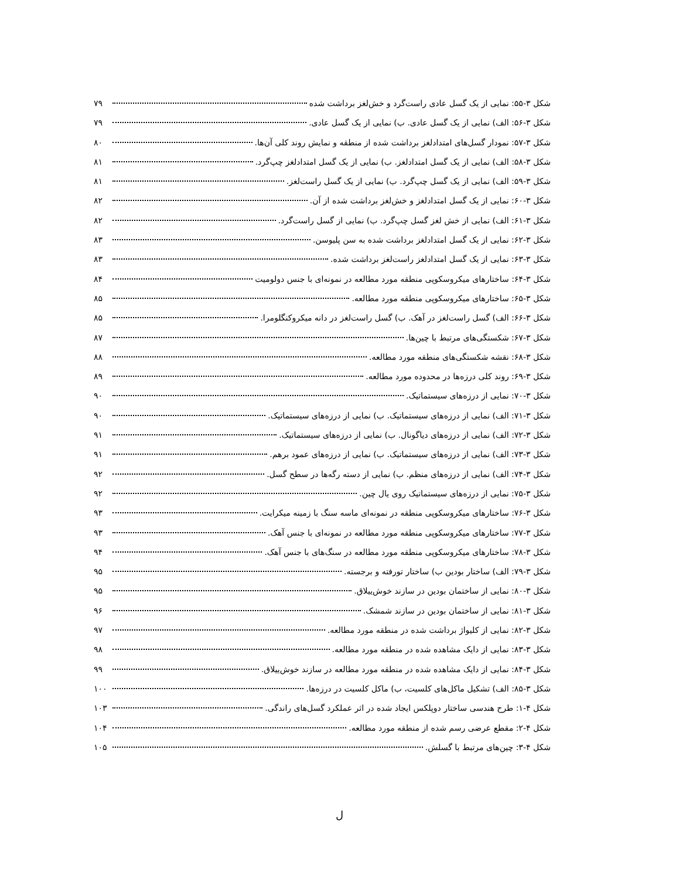شکل ۳-۵۵: نمایی از یک گسل عادی راست‌گرد و خش‌لغز برداشت شده ۷۹
شکل ۳-۵۶: الف) نمایی از یک گسل عادی. ب) نمایی از یک گسل عادی. ۷۹
شکل ۳-۵۷: نمودار گسل‌های امتدادلغز برداشت شده از منطقه و نمایش روند کلی آن‌ها. ۸۰
شکل ۳-۵۸: الف) نمایی از یک گسل امتدادلغز. ب) نمایی از یک گسل امتدادلغز چپ‌گرد. ۸۱
شکل ۳-۵۹: الف) نمایی از یک گسل چپ‌گرد. ب) نمایی از یک گسل راست‌لغز. ۸۱
شکل ۳-۶۰: نمایی از یک گسل امتدادلغز و خش‌لغز برداشت شده از آن. ۸۲
شکل ۳-۶۱: الف) نمایی از خش لغز گسل چپ‌گرد. ب) نمایی از گسل راست‌گرد. ۸۲
شکل ۳-۶۲: نمایی از یک گسل امتدادلغز برداشت شده به سن پلیوسن. ۸۳
شکل ۳-۶۳: نمایی از یک گسل امتدادلغز راست‌لغز برداشت شده. ۸۳
شکل ۳-۶۴: ساختارهای میکروسکوپی منطقه مورد مطالعه در نمونه‌ای با جنس دولومیت ۸۴
شکل ۳-۶۵: ساختارهای میکروسکوپی منطقه مورد مطالعه. ۸۵
شکل ۳-۶۶: الف) گسل راست‌لغز در آهک. ب) گسل راست‌لغز در دانه میکروکنگلومرا. ۸۵
شکل ۳-۶۷: شکستگی‌های مرتبط با چین‌ها. ۸۷
شکل ۳-۶۸: نقشه شکستگی‌های منطقه مورد مطالعه. ۸۸
شکل ۳-۶۹: روند کلی درزه‌ها در محدوده مورد مطالعه. ۸۹
شکل ۳-۷۰: نمایی از درزه‌های سیستماتیک. ۹۰
شکل ۳-۷۱: الف) نمایی از درزه‌های سیستماتیک. ب) نمایی از درزه‌های سیستماتیک. ۹۰
شکل ۳-۷۲: الف) نمایی از درزه‌های دیاگونال. ب) نمایی از درزه‌های سیستماتیک. ۹۱
شکل ۳-۷۳: الف) نمایی از درزه‌های سیستماتیک. ب) نمایی از درزه‌های عمود برهم. ۹۱
شکل ۳-۷۴: الف) نمایی از درزه‌های منظم. ب) نمایی از دسته رگه‌ها در سطح گسل. ۹۲
شکل ۳-۷۵: نمایی از درزه‌های سیستماتیک روی یال چین. ۹۲
شکل ۳-۷۶: ساختارهای میکروسکوپی منطقه در نمونه‌ای ماسه سنگ با زمینه میکرایت. ۹۳
شکل ۳-۷۷: ساختارهای میکروسکوپی منطقه مورد مطالعه در نمونه‌ای با جنس آهک. ۹۳
شکل ۳-۷۸: ساختارهای میکروسکوپی منطقه مورد مطالعه در سنگ‌های با جنس آهک. ۹۴
شکل ۳-۷۹: الف) ساختار بودین ب) ساختار تورفته و برجسته. ۹۵
شکل ۳-۸۰: نمایی از ساختمان بودین در سازند خوش‌ییلاق. ۹۵
شکل ۳-۸۱: نمایی از ساختمان بودین در سازند شمشک. ۹۶
شکل ۳-۸۲: نمایی از کلیواژ برداشت شده در منطقه مورد مطالعه. ۹۷
شکل ۳-۸۳: نمایی از دایک مشاهده شده در منطقه مورد مطالعه. ۹۸
شکل ۳-۸۴: نمایی از دایک مشاهده شده در منطقه مورد مطالعه در سازند خوش‌ییلاق. ۹۹
شکل ۳-۸۵: الف) تشکیل ماکل‌های کلسیت، ب) ماکل کلسیت در درزه‌ها. ۱۰۰
شکل ۴-۱: طرح هندسی ساختار دوپلکس ایجاد شده در اثر عملکرد گسل‌های راندگی. ۱۰۳
شکل ۴-۲: مقطع عرضی رسم شده از منطقه مورد مطالعه. ۱۰۴
شکل ۴-۳: چین‌های مرتبط با گسلش. ۱۰۵
ل